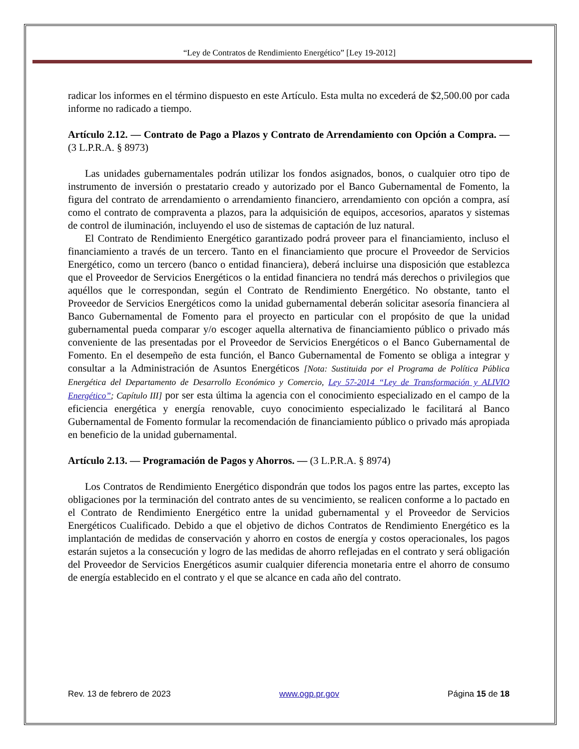“Ley de Contratos de Rendimiento Energético” [Ley 19-2012]
radicar los informes en el término dispuesto en este Artículo. Esta multa no excederá de $2,500.00 por cada informe no radicado a tiempo.
Artículo 2.12. — Contrato de Pago a Plazos y Contrato de Arrendamiento con Opción a Compra. — (3 L.P.R.A. § 8973)
Las unidades gubernamentales podrán utilizar los fondos asignados, bonos, o cualquier otro tipo de instrumento de inversión o prestatario creado y autorizado por el Banco Gubernamental de Fomento, la figura del contrato de arrendamiento o arrendamiento financiero, arrendamiento con opción a compra, así como el contrato de compraventa a plazos, para la adquisición de equipos, accesorios, aparatos y sistemas de control de iluminación, incluyendo el uso de sistemas de captación de luz natural.
El Contrato de Rendimiento Energético garantizado podrá proveer para el financiamiento, incluso el financiamiento a través de un tercero. Tanto en el financiamiento que procure el Proveedor de Servicios Energético, como un tercero (banco o entidad financiera), deberá incluirse una disposición que establezca que el Proveedor de Servicios Energéticos o la entidad financiera no tendrá más derechos o privilegios que aquéllos que le correspondan, según el Contrato de Rendimiento Energético. No obstante, tanto el Proveedor de Servicios Energéticos como la unidad gubernamental deberán solicitar asesoría financiera al Banco Gubernamental de Fomento para el proyecto en particular con el propósito de que la unidad gubernamental pueda comparar y/o escoger aquella alternativa de financiamiento público o privado más conveniente de las presentadas por el Proveedor de Servicios Energéticos o el Banco Gubernamental de Fomento. En el desempeño de esta función, el Banco Gubernamental de Fomento se obliga a integrar y consultar a la Administración de Asuntos Energéticos [Nota: Sustituida por el Programa de Política Pública Energética del Departamento de Desarrollo Económico y Comercio, Ley 57-2014 “Ley de Transformación y ALIVIO Energético”; Capítulo III] por ser esta última la agencia con el conocimiento especializado en el campo de la eficiencia energética y energía renovable, cuyo conocimiento especializado le facilitará al Banco Gubernamental de Fomento formular la recomendación de financiamiento público o privado más apropiada en beneficio de la unidad gubernamental.
Artículo 2.13. — Programación de Pagos y Ahorros. — (3 L.P.R.A. § 8974)
Los Contratos de Rendimiento Energético dispondrán que todos los pagos entre las partes, excepto las obligaciones por la terminación del contrato antes de su vencimiento, se realicen conforme a lo pactado en el Contrato de Rendimiento Energético entre la unidad gubernamental y el Proveedor de Servicios Energéticos Cualificado. Debido a que el objetivo de dichos Contratos de Rendimiento Energético es la implantación de medidas de conservación y ahorro en costos de energía y costos operacionales, los pagos estarán sujetos a la consecución y logro de las medidas de ahorro reflejadas en el contrato y será obligación del Proveedor de Servicios Energéticos asumir cualquier diferencia monetaria entre el ahorro de consumo de energía establecido en el contrato y el que se alcance en cada año del contrato.
Rev. 13 de febrero de 2023 www.ogp.pr.gov Página 15 de 18